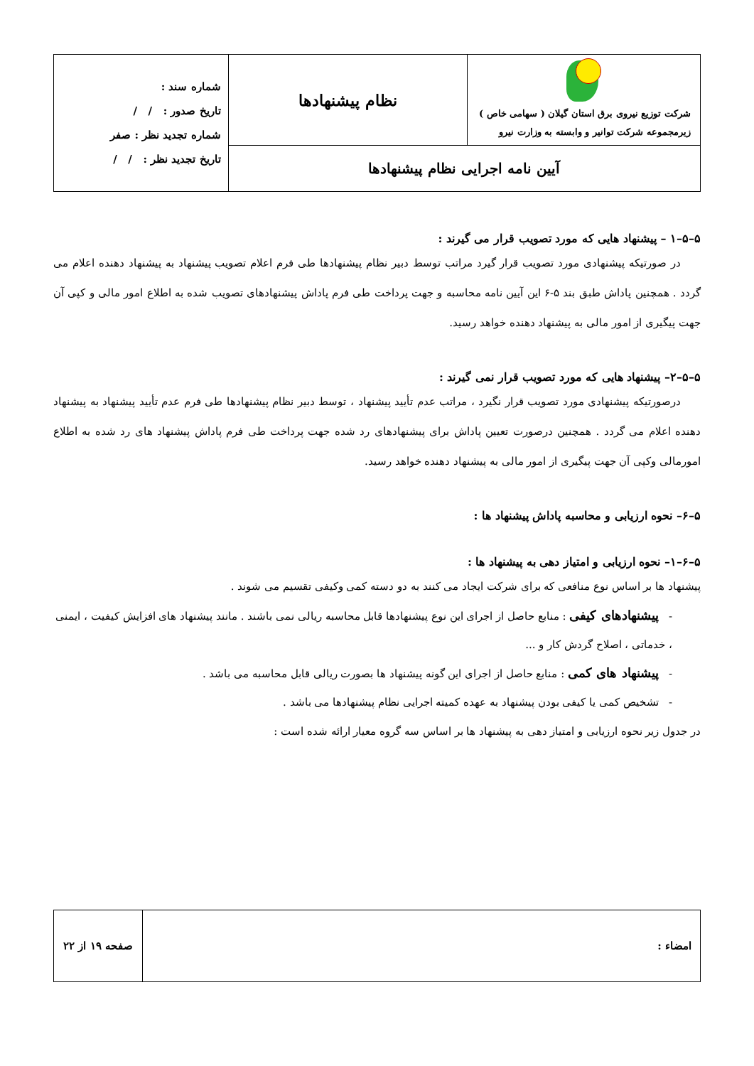| شرکت توزیع نیروی برق استان گیلان ( سهامی خاص ) زیرمجموعه شرکت توانیر و وابسته به وزارت نیرو | نظام پیشنهادها | شماره سند : تاریخ صدور : / / شماره تجدید نظر : صفر تاریخ تجدید نظر : / / |
| آیین نامه اجرایی نظام پیشنهادها | | |
۵–۵–۱ – پیشنهاد هایی که مورد تصویب قرار می گیرند :
در صورتیکه پیشنهادی مورد تصویب قرار گیرد مراتب توسط دبیر نظام پیشنهادها طی فرم اعلام تصویب پیشنهاد به پیشنهاد دهنده اعلام می گردد . همچنین پاداش طبق بند ۵-۶ این آیین نامه محاسبه و جهت پرداخت طی فرم پاداش پیشنهادهای تصویب شده به اطلاع امور مالی و کپی آن جهت پیگیری از امور مالی به پیشنهاد دهنده خواهد رسید.
۵–۵–۲– پیشنهاد هایی که مورد تصویب قرار نمی گیرند :
درصورتیکه پیشنهادی مورد تصویب قرار نگیرد ، مراتب عدم تأیید پیشنهاد ، توسط دبیر نظام پیشنهادها طی فرم عدم تأیید پیشنهاد به پیشنهاد دهنده اعلام می گردد . همچنین درصورت تعیین پاداش برای پیشنهادهای رد شده جهت پرداخت طی فرم پاداش پیشنهاد های رد شده به اطلاع امورمالی وکپی آن جهت پیگیری از امور مالی به پیشنهاد دهنده خواهد رسید.
۵–۶– نحوه ارزیابی و محاسبه پاداش پیشنهاد ها :
۵–۶–۱– نحوه ارزیابی و امتیاز دهی به پیشنهاد ها :
پیشنهاد ها بر اساس نوع منافعی که برای شرکت ایجاد می کنند به دو دسته کمی وکیفی تقسیم می شوند .
- پیشنهادهای کیفی : منابع حاصل از اجرای این نوع پیشنهادها قابل محاسبه ریالی نمی باشند . مانند پیشنهاد های افزایش کیفیت ، ایمنی ، خدماتی ، اصلاح گردش کار و ...
- پیشنهاد های کمی : منابع حاصل از اجرای این گونه پیشنهاد ها بصورت ریالی قابل محاسبه می باشد .
- تشخیص کمی یا کیفی بودن پیشنهاد به عهده کمیته اجرایی نظام پیشنهادها می باشد .
در جدول زیر نحوه ارزیابی و امتیاز دهی به پیشنهاد ها بر اساس سه گروه معیار ارائه شده است :
| امضاء : | صفحه ۱۹ از ۲۲ |